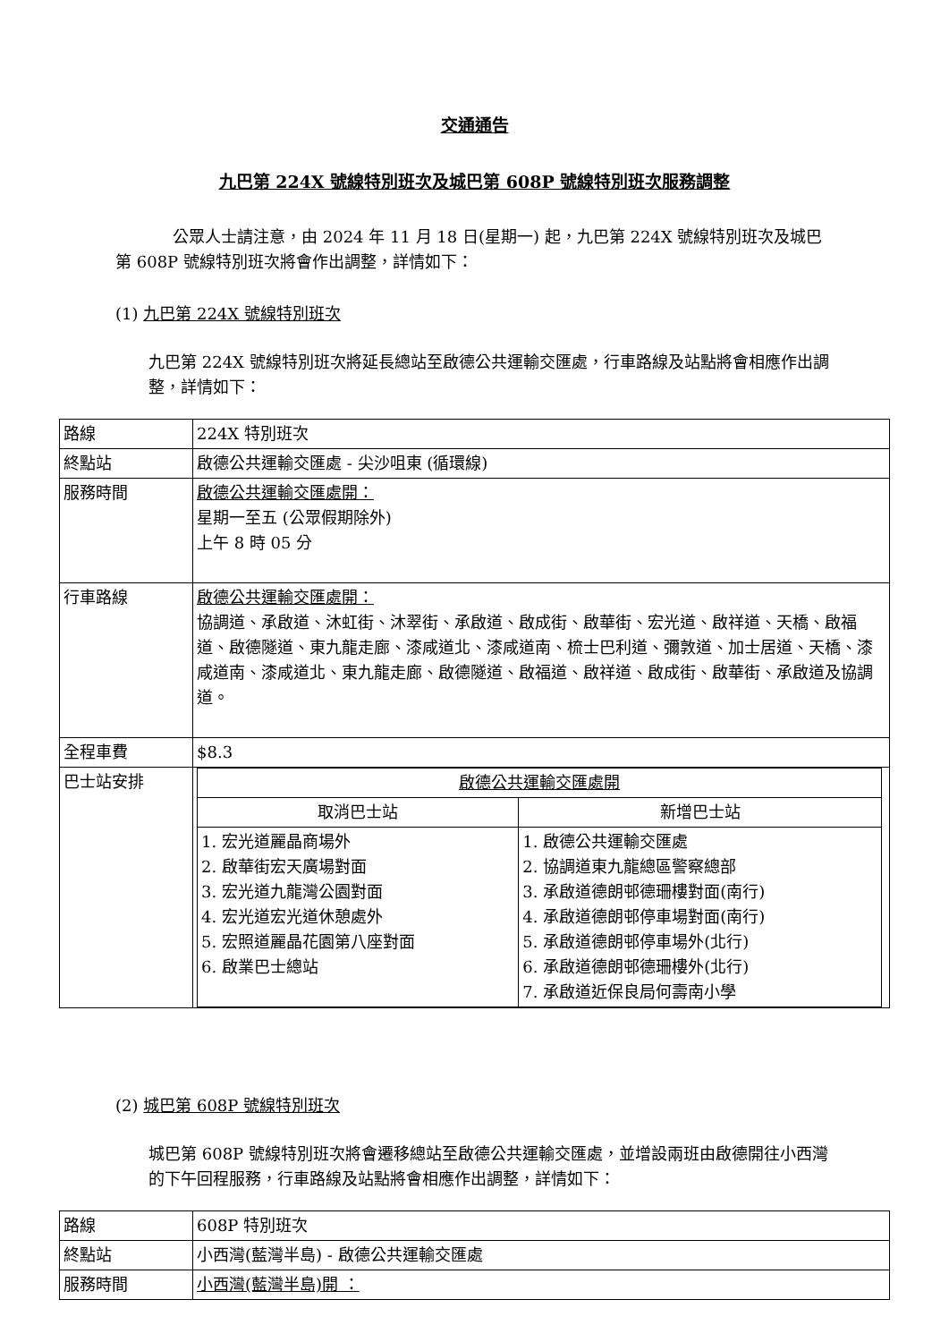交通通告
九巴第 224X 號線特別班次及城巴第 608P 號線特別班次服務調整
公眾人士請注意，由 2024 年 11 月 18 日(星期一) 起，九巴第 224X 號線特別班次及城巴第 608P 號線特別班次將會作出調整，詳情如下：
(1) 九巴第 224X 號線特別班次
九巴第 224X 號線特別班次將延長總站至啟德公共運輸交匯處，行車路線及站點將會相應作出調整，詳情如下：
| 路線 | 224X 特別班次 |
| 終點站 | 啟德公共運輸交匯處 - 尖沙咀東 (循環線) |
| 服務時間 | 啟德公共運輸交匯處開： 星期一至五 (公眾假期除外) 上午 8 時 05 分 |
| 行車路線 | 啟德公共運輸交匯處開： 協調道、承啟道、沐虹街、沐翠街、承啟道、啟成街、啟華街、宏光道、啟祥道、天橋、啟福道、啟德隧道、東九龍走廊、漆咸道北、漆咸道南、梳士巴利道、彌敦道、加士居道、天橋、漆咸道南、漆咸道北、東九龍走廊、啟德隧道、啟福道、啟祥道、啟成街、啟華街、承啟道及協調道。 |
| 全程車費 | $8.3 |
| 巴士站安排 | / 啟德公共運輸交匯處開 / / / 取消巴士站 / 新增巴士站 / / 1. 宏光道麗晶商場外 2. 啟華街宏天廣場對面 3. 宏光道九龍灣公園對面 4. 宏光道宏光道休憩處外 5. 宏照道麗晶花園第八座對面 6. 啟業巴士總站 / 1. 啟德公共運輸交匯處 2. 協調道東九龍總區警察總部 3. 承啟道德朗邨德珊樓對面(南行) 4. 承啟道德朗邨停車場對面(南行) 5. 承啟道德朗邨停車場外(北行) 6. 承啟道德朗邨德珊樓外(北行) 7. 承啟道近保良局何壽南小學 / |
(2) 城巴第 608P 號線特別班次
城巴第 608P 號線特別班次將會遷移總站至啟德公共運輸交匯處，並增設兩班由啟德開往小西灣的下午回程服務，行車路線及站點將會相應作出調整，詳情如下：
| 路線 | 608P 特別班次 |
| 終點站 | 小西灣(藍灣半島) - 啟德公共運輸交匯處 |
| 服務時間 | 小西灣(藍灣半島)開 ： |